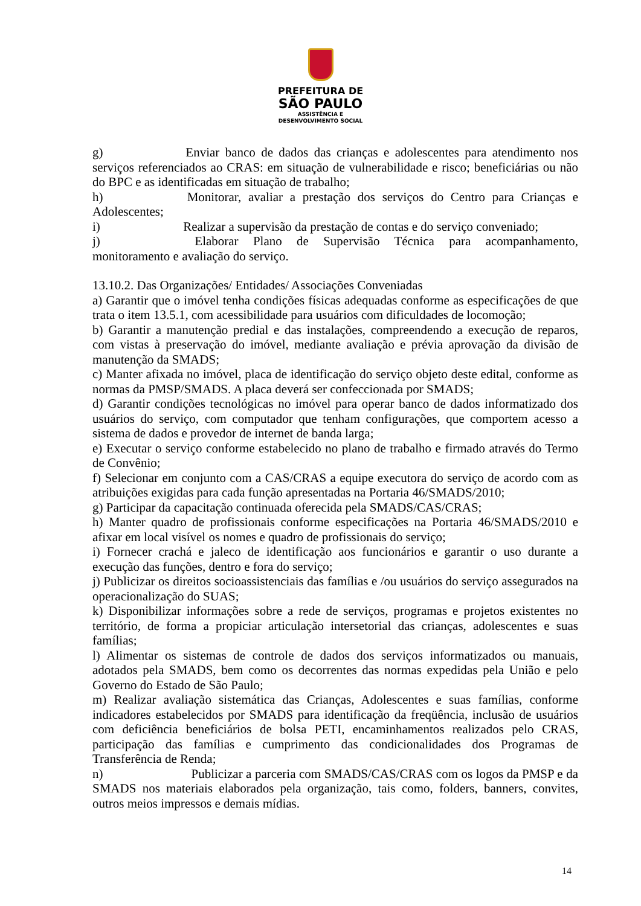PREFEITURA DE
SÃO PAULO
ASSISTÊNCIA E
DESENVOLVIMENTO SOCIAL
g) Enviar banco de dados das crianças e adolescentes para atendimento nos serviços referenciados ao CRAS: em situação de vulnerabilidade e risco; beneficiárias ou não do BPC e as identificadas em situação de trabalho;
h) Monitorar, avaliar a prestação dos serviços do Centro para Crianças e Adolescentes;
i) Realizar a supervisão da prestação de contas e do serviço conveniado;
j) Elaborar Plano de Supervisão Técnica para acompanhamento, monitoramento e avaliação do serviço.
13.10.2. Das Organizações/ Entidades/ Associações Conveniadas
a) Garantir que o imóvel tenha condições físicas adequadas conforme as especificações de que trata o item 13.5.1, com acessibilidade para usuários com dificuldades de locomoção;
b) Garantir a manutenção predial e das instalações, compreendendo a execução de reparos, com vistas à preservação do imóvel, mediante avaliação e prévia aprovação da divisão de manutenção da SMADS;
c) Manter afixada no imóvel, placa de identificação do serviço objeto deste edital, conforme as normas da PMSP/SMADS. A placa deverá ser confeccionada por SMADS;
d) Garantir condições tecnológicas no imóvel para operar banco de dados informatizado dos usuários do serviço, com computador que tenham configurações, que comportem acesso a sistema de dados e provedor de internet de banda larga;
e) Executar o serviço conforme estabelecido no plano de trabalho e firmado através do Termo de Convênio;
f) Selecionar em conjunto com a CAS/CRAS a equipe executora do serviço de acordo com as atribuições exigidas para cada função apresentadas na Portaria 46/SMADS/2010;
g) Participar da capacitação continuada oferecida pela SMADS/CAS/CRAS;
h) Manter quadro de profissionais conforme especificações na Portaria 46/SMADS/2010 e afixar em local visível os nomes e quadro de profissionais do serviço;
i) Fornecer crachá e jaleco de identificação aos funcionários e garantir o uso durante a execução das funções, dentro e fora do serviço;
j) Publicizar os direitos socioassistenciais das famílias e /ou usuários do serviço assegurados na operacionalização do SUAS;
k) Disponibilizar informações sobre a rede de serviços, programas e projetos existentes no território, de forma a propiciar articulação intersetorial das crianças, adolescentes e suas famílias;
l) Alimentar os sistemas de controle de dados dos serviços informatizados ou manuais, adotados pela SMADS, bem como os decorrentes das normas expedidas pela União e pelo Governo do Estado de São Paulo;
m) Realizar avaliação sistemática das Crianças, Adolescentes e suas famílias, conforme indicadores estabelecidos por SMADS para identificação da freqüência, inclusão de usuários com deficiência beneficiários de bolsa PETI, encaminhamentos realizados pelo CRAS, participação das famílias e cumprimento das condicionalidades dos Programas de Transferência de Renda;
n) Publicizar a parceria com SMADS/CAS/CRAS com os logos da PMSP e da SMADS nos materiais elaborados pela organização, tais como, folders, banners, convites, outros meios impressos e demais mídias.
14